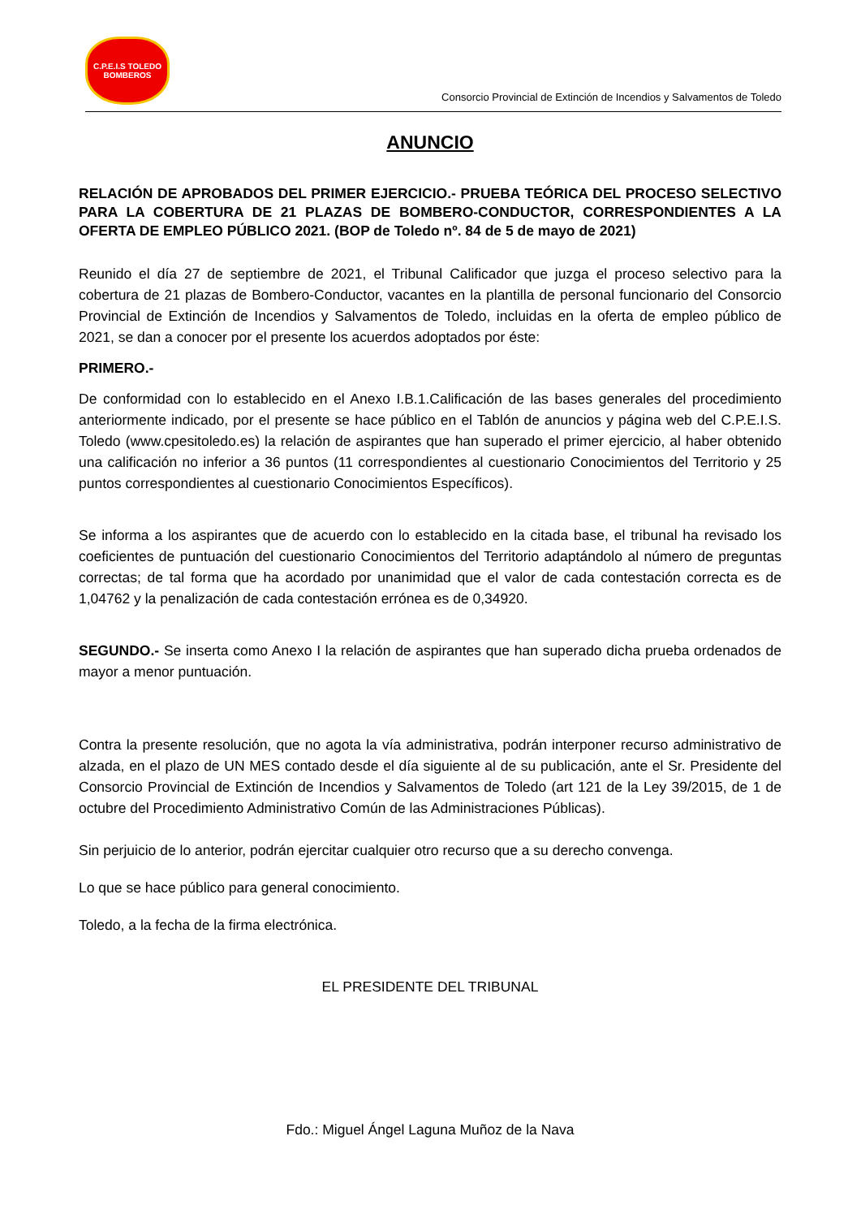C.P.E.I.S TOLEDO
BOMBEROS
Consorcio Provincial de Extinción de Incendios y Salvamentos de Toledo
ANUNCIO
RELACIÓN DE APROBADOS DEL PRIMER EJERCICIO.- PRUEBA TEÓRICA DEL PROCESO SELECTIVO PARA LA COBERTURA DE 21 PLAZAS DE BOMBERO-CONDUCTOR, CORRESPONDIENTES A LA OFERTA DE EMPLEO PÚBLICO 2021. (BOP de Toledo nº. 84 de 5 de mayo de 2021)
Reunido el día 27 de septiembre de 2021, el Tribunal Calificador que juzga el proceso selectivo para la cobertura de 21 plazas de Bombero-Conductor, vacantes en la plantilla de personal funcionario del Consorcio Provincial de Extinción de Incendios y Salvamentos de Toledo, incluidas en la oferta de empleo público de 2021, se dan a conocer por el presente los acuerdos adoptados por éste:
PRIMERO.-
De conformidad con lo establecido en el Anexo I.B.1.Calificación de las bases generales del procedimiento anteriormente indicado, por el presente se hace público en el Tablón de anuncios y página web del C.P.E.I.S. Toledo (www.cpesitoledo.es) la relación de aspirantes que han superado el primer ejercicio, al haber obtenido una calificación no inferior a 36 puntos (11 correspondientes al cuestionario Conocimientos del Territorio y 25 puntos correspondientes al cuestionario Conocimientos Específicos).
Se informa a los aspirantes que de acuerdo con lo establecido en la citada base, el tribunal ha revisado los coeficientes de puntuación del cuestionario Conocimientos del Territorio adaptándolo al número de preguntas correctas; de tal forma que ha acordado por unanimidad que el valor de cada contestación correcta es de 1,04762 y la penalización de cada contestación errónea es de 0,34920.
SEGUNDO.- Se inserta como Anexo I la relación de aspirantes que han superado dicha prueba ordenados de mayor a menor puntuación.
Contra la presente resolución, que no agota la vía administrativa, podrán interponer recurso administrativo de alzada, en el plazo de UN MES contado desde el día siguiente al de su publicación, ante el Sr. Presidente del Consorcio Provincial de Extinción de Incendios y Salvamentos de Toledo (art 121 de la Ley 39/2015, de 1 de octubre del Procedimiento Administrativo Común de las Administraciones Públicas).
Sin perjuicio de lo anterior, podrán ejercitar cualquier otro recurso que a su derecho convenga.
Lo que se hace público para general conocimiento.
Toledo, a la fecha de la firma electrónica.
EL PRESIDENTE DEL TRIBUNAL
Fdo.: Miguel Ángel Laguna Muñoz de la Nava